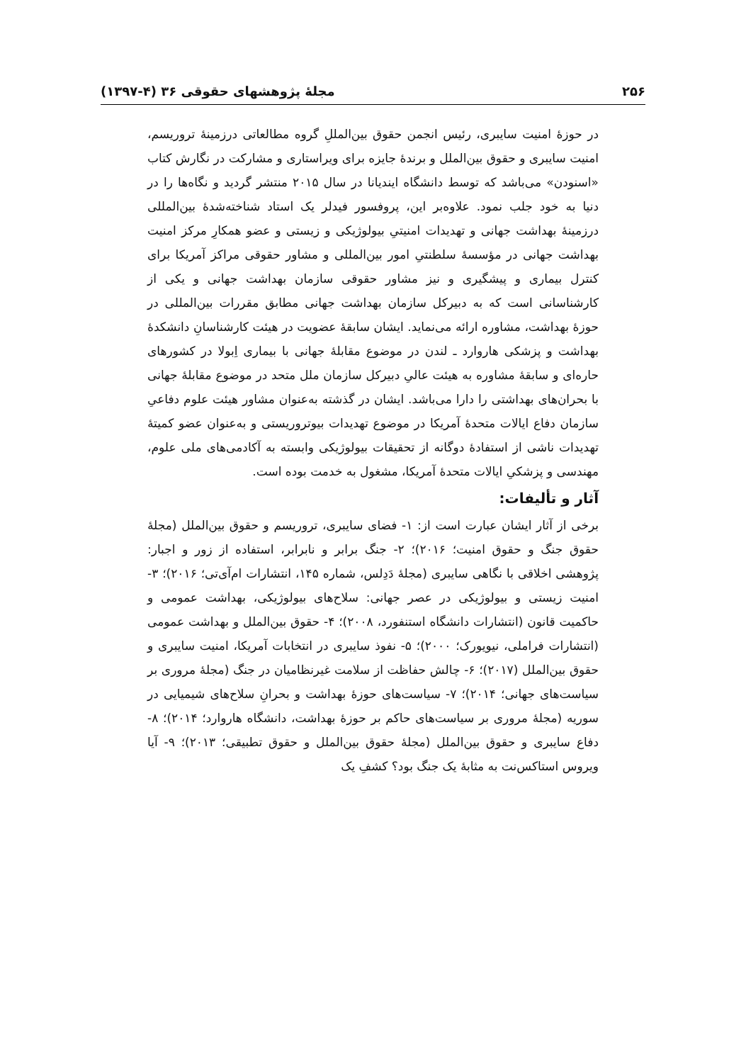۲۵۶ مجلهٔ پژوهشهای حقوقی ۳۶ (۴-۱۳۹۷)
در حوزهٔ امنیت سایبری، رئیس انجمن حقوق بین‌المللِ گروه مطالعاتی درزمینهٔ تروریسم، امنیت سایبری و حقوق بین‌الملل و برندهٔ جایزه برای ویراستاری و مشارکت در نگارش کتاب «اسنودن» می‌باشد که توسط دانشگاه ایندیانا در سال ۲۰۱۵ منتشر گردید و نگاه‌ها را در دنیا به خود جلب نمود. علاوه‌بر این، پروفسور فیدلر یک استاد شناخته‌شدهٔ بین‌المللی درزمینهٔ بهداشت جهانی و تهدیدات امنیتیِ بیولوژیکی و زیستی و عضو همکارِ مرکز امنیت بهداشت جهانی در مؤسسهٔ سلطنتیِ امور بین‌المللی و مشاور حقوقی مراکز آمریکا برای کنترل بیماری و پیشگیری و نیز مشاور حقوقی سازمان بهداشت جهانی و یکی از کارشناسانی است که به دبیرکل سازمان بهداشت جهانی مطابق مقررات بین‌المللی در حوزهٔ بهداشت، مشاوره ارائه می‌نماید. ایشان سابقهٔ عضویت در هیئت کارشناسانِ دانشکدهٔ بهداشت و پزشکی هاروارد ـ لندن در موضوع مقابلهٔ جهانی با بیماری اِبولا در کشورهای حاره‌ای و سابقهٔ مشاوره به هیئت عالیِ دبیرکل سازمان ملل متحد در موضوع مقابلهٔ جهانی با بحران‌های بهداشتی را دارا می‌باشد. ایشان در گذشته به‌عنوان مشاور هیئت علوم دفاعیِ سازمان دفاع ایالات متحدهٔ آمریکا در موضوع تهدیدات بیوتروریستی و به‌عنوان عضو کمیتهٔ تهدیدات ناشی از استفادهٔ دوگانه از تحقیقات بیولوژیکی وابسته به آکادمی‌های ملی علوم، مهندسی و پزشکیِ ایالات متحدهٔ آمریکا، مشغول به خدمت بوده است.
آثار و تألیفات:
برخی از آثار ایشان عبارت است از: ۱- فضای سایبری، تروریسم و حقوق بین‌الملل (مجلهٔ حقوق جنگ و حقوق امنیت؛ ۲۰۱۶)؛ ۲- جنگ برابر و نابرابر، استفاده از زور و اجبار: پژوهشی اخلاقی با نگاهی سایبری (مجلهٔ دَدِلس، شماره ۱۴۵، انتشارات ام‌آی‌تی؛ ۲۰۱۶)؛ ۳- امنیت زیستی و بیولوژیکی در عصر جهانی: سلاح‌های بیولوژیکی، بهداشت عمومی و حاکمیت قانون (انتشارات دانشگاه استنفورد، ۲۰۰۸)؛ ۴- حقوق بین‌الملل و بهداشت عمومی (انتشارات فراملی، نیویورک؛ ۲۰۰۰)؛ ۵- نفوذ سایبری در انتخابات آمریکا، امنیت سایبری و حقوق بین‌الملل (۲۰۱۷)؛ ۶- چالش حفاظت از سلامت غیرنظامیان در جنگ (مجلهٔ مروری بر سیاست‌های جهانی؛ ۲۰۱۴)؛ ۷- سیاست‌های حوزهٔ بهداشت و بحرانِ سلاح‌های شیمیایی در سوریه (مجلهٔ مروری بر سیاست‌های حاکم بر حوزهٔ بهداشت، دانشگاه هاروارد؛ ۲۰۱۴)؛ ۸- دفاع سایبری و حقوق بین‌الملل (مجلهٔ حقوق بین‌الملل و حقوق تطبیقی؛ ۲۰۱۳)؛ ۹- آیا ویروس استاکس‌نت به مثابهٔ یک جنگ بود؟ کشفِ یک